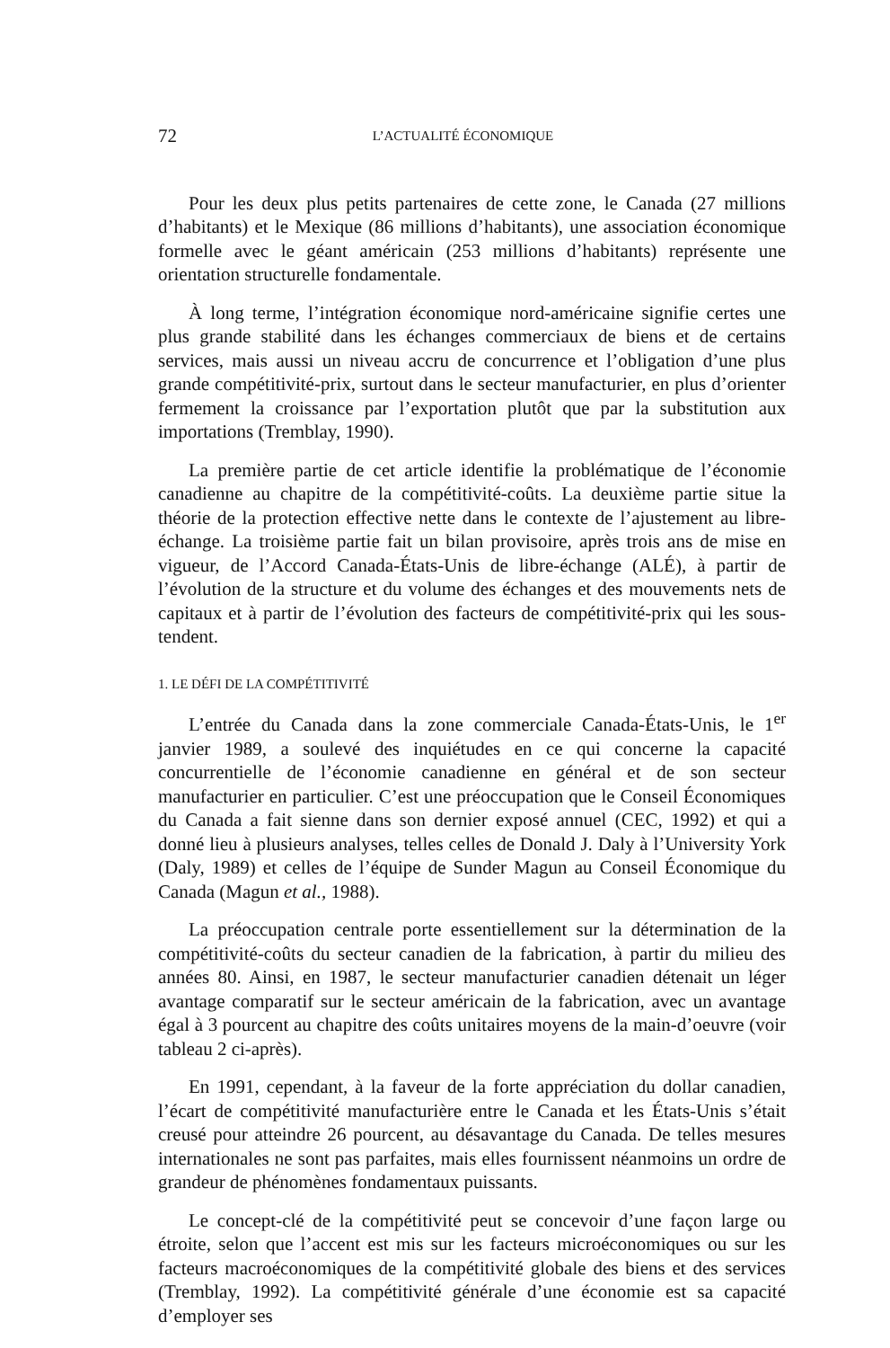72 L’ACTUALITÉ ÉCONOMIQUE
Pour les deux plus petits partenaires de cette zone, le Canada (27 millions d’habitants) et le Mexique (86 millions d’habitants), une association économique formelle avec le géant américain (253 millions d’habitants) représente une orientation structurelle fondamentale.
À long terme, l’intégration économique nord-américaine signifie certes une plus grande stabilité dans les échanges commerciaux de biens et de certains services, mais aussi un niveau accru de concurrence et l’obligation d’une plus grande compétitivité-prix, surtout dans le secteur manufacturier, en plus d’orienter fermement la croissance par l’exportation plutôt que par la substitution aux importations (Tremblay, 1990).
La première partie de cet article identifie la problématique de l’économie canadienne au chapitre de la compétitivité-coûts. La deuxième partie situe la théorie de la protection effective nette dans le contexte de l’ajustement au libre-échange. La troisième partie fait un bilan provisoire, après trois ans de mise en vigueur, de l’Accord Canada-États-Unis de libre-échange (ALÉ), à partir de l’évolution de la structure et du volume des échanges et des mouvements nets de capitaux et à partir de l’évolution des facteurs de compétitivité-prix qui les sous-tendent.
1. LE DÉFI DE LA COMPÉTITIVITÉ
L’entrée du Canada dans la zone commerciale Canada-États-Unis, le 1<sup>er</sup> janvier 1989, a soulevé des inquiétudes en ce qui concerne la capacité concurrentielle de l’économie canadienne en général et de son secteur manufacturier en particulier. C’est une préoccupation que le Conseil Économiques du Canada a fait sienne dans son dernier exposé annuel (CEC, 1992) et qui a donné lieu à plusieurs analyses, telles celles de Donald J. Daly à l’University York (Daly, 1989) et celles de l’équipe de Sunder Magun au Conseil Économique du Canada (Magun et al., 1988).
La préoccupation centrale porte essentiellement sur la détermination de la compétitivité-coûts du secteur canadien de la fabrication, à partir du milieu des années 80. Ainsi, en 1987, le secteur manufacturier canadien détenait un léger avantage comparatif sur le secteur américain de la fabrication, avec un avantage égal à 3 pourcent au chapitre des coûts unitaires moyens de la main-d’oeuvre (voir tableau 2 ci-après).
En 1991, cependant, à la faveur de la forte appréciation du dollar canadien, l’écart de compétitivité manufacturière entre le Canada et les États-Unis s’était creusé pour atteindre 26 pourcent, au désavantage du Canada. De telles mesures internationales ne sont pas parfaites, mais elles fournissent néanmoins un ordre de grandeur de phénomènes fondamentaux puissants.
Le concept-clé de la compétitivité peut se concevoir d’une façon large ou étroite, selon que l’accent est mis sur les facteurs microéconomiques ou sur les facteurs macroéconomiques de la compétitivité globale des biens et des services (Tremblay, 1992). La compétitivité générale d’une économie est sa capacité d’employer ses